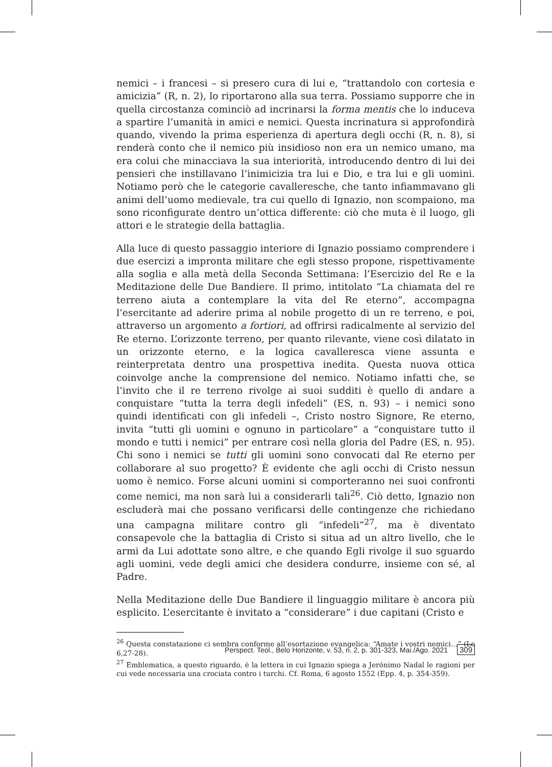nemici – i francesi – si presero cura di lui e, “trattandolo con cortesia e amicizia” (R, n. 2), lo riportarono alla sua terra. Possiamo supporre che in quella circostanza cominciò ad incrinarsi la forma mentis che lo induceva a spartire l’umanità in amici e nemici. Questa incrinatura si approfondirà quando, vivendo la prima esperienza di apertura degli occhi (R, n. 8), si renderà conto che il nemico più insidioso non era un nemico umano, ma era colui che minacciava la sua interiorità, introducendo dentro di lui dei pensieri che instillavano l’inimicizia tra lui e Dio, e tra lui e gli uomini. Notiamo però che le categorie cavalleresche, che tanto infiammavano gli animi dell’uomo medievale, tra cui quello di Ignazio, non scompaiono, ma sono riconfigurate dentro un’ottica differente: ciò che muta è il luogo, gli attori e le strategie della battaglia.
Alla luce di questo passaggio interiore di Ignazio possiamo comprendere i due esercizi a impronta militare che egli stesso propone, rispettivamente alla soglia e alla metà della Seconda Settimana: l’Esercizio del Re e la Meditazione delle Due Bandiere. Il primo, intitolato “La chiamata del re terreno aiuta a contemplare la vita del Re eterno”, accompagna l’esercitante ad aderire prima al nobile progetto di un re terreno, e poi, attraverso un argomento a fortiori, ad offrirsi radicalmente al servizio del Re eterno. L’orizzonte terreno, per quanto rilevante, viene così dilatato in un orizzonte eterno, e la logica cavalleresca viene assunta e reinterpretata dentro una prospettiva inedita. Questa nuova ottica coinvolge anche la comprensione del nemico. Notiamo infatti che, se l’invito che il re terreno rivolge ai suoi sudditi è quello di andare a conquistare “tutta la terra degli infedeli” (ES, n. 93) – i nemici sono quindi identificati con gli infedeli –, Cristo nostro Signore, Re eterno, invita “tutti gli uomini e ognuno in particolare” a “conquistare tutto il mondo e tutti i nemici” per entrare così nella gloria del Padre (ES, n. 95). Chi sono i nemici se tutti gli uomini sono convocati dal Re eterno per collaborare al suo progetto? È evidente che agli occhi di Cristo nessun uomo è nemico. Forse alcuni uomini si comporteranno nei suoi confronti come nemici, ma non sarà lui a considerarli tali<sup>26</sup>. Ciò detto, Ignazio non escluderà mai che possano verificarsi delle contingenze che richiedano una campagna militare contro gli “infedeli”<sup>27</sup>, ma è diventato consapevole che la battaglia di Cristo si situa ad un altro livello, che le armi da Lui adottate sono altre, e che quando Egli rivolge il suo sguardo agli uomini, vede degli amici che desidera condurre, insieme con sé, al Padre.
Nella Meditazione delle Due Bandiere il linguaggio militare è ancora più esplicito. L’esercitante è invitato a “considerare” i due capitani (Cristo e
<sup>26</sup> Questa constatazione ci sembra conforme all’esortazione evangelica: “Amate i vostri nemici…” (Lc 6,27-28).
<sup>27</sup> Emblematica, a questo riguardo, è la lettera in cui Ignazio spiega a Jerónimo Nadal le ragioni per cui vede necessaria una crociata contro i turchi. Cf. Roma, 6 agosto 1552 (Epp. 4, p. 354-359).
Perspect. Teol., Belo Horizonte, v. 53, n. 2, p. 301-323, Mai./Ago. 2021 309